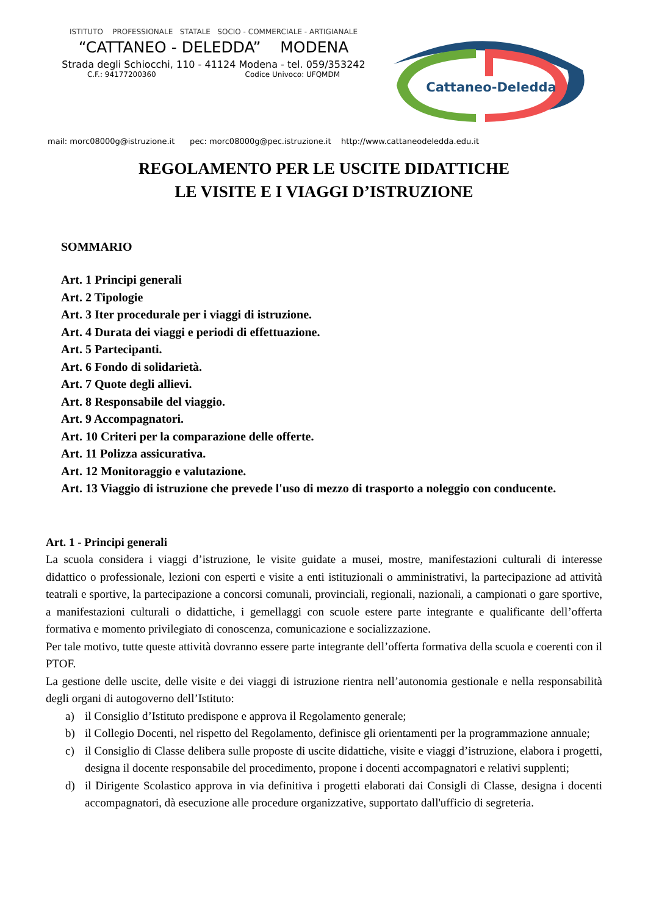ISTITUTO PROFESSIONALE STATALE SOCIO - COMMERCIALE - ARTIGIANALE
“CATTANEO - DELEDDA” MODENA
Strada degli Schiocchi, 110 - 41124 Modena - tel. 059/353242
C.F.: 94177200360 Codice Univoco: UFQMDM
Cattaneo-Deledda
mail: morc08000g@istruzione.it pec: morc08000g@pec.istruzione.it http://www.cattaneodeledda.edu.it
REGOLAMENTO PER LE USCITE DIDATTICHE
LE VISITE E I VIAGGI D’ISTRUZIONE
SOMMARIO
Art. 1 Principi generali
Art. 2 Tipologie
Art. 3 Iter procedurale per i viaggi di istruzione.
Art. 4 Durata dei viaggi e periodi di effettuazione.
Art. 5 Partecipanti.
Art. 6 Fondo di solidarietà.
Art. 7 Quote degli allievi.
Art. 8 Responsabile del viaggio.
Art. 9 Accompagnatori.
Art. 10 Criteri per la comparazione delle offerte.
Art. 11 Polizza assicurativa.
Art. 12 Monitoraggio e valutazione.
Art. 13 Viaggio di istruzione che prevede l'uso di mezzo di trasporto a noleggio con conducente.
Art. 1 - Principi generali
La scuola considera i viaggi d’istruzione, le visite guidate a musei, mostre, manifestazioni culturali di interesse didattico o professionale, lezioni con esperti e visite a enti istituzionali o amministrativi, la partecipazione ad attività teatrali e sportive, la partecipazione a concorsi comunali, provinciali, regionali, nazionali, a campionati o gare sportive, a manifestazioni culturali o didattiche, i gemellaggi con scuole estere parte integrante e qualificante dell’offerta formativa e momento privilegiato di conoscenza, comunicazione e socializzazione.
Per tale motivo, tutte queste attività dovranno essere parte integrante dell’offerta formativa della scuola e coerenti con il PTOF.
La gestione delle uscite, delle visite e dei viaggi di istruzione rientra nell’autonomia gestionale e nella responsabilità degli organi di autogoverno dell’Istituto:
a) il Consiglio d’Istituto predispone e approva il Regolamento generale;
b) il Collegio Docenti, nel rispetto del Regolamento, definisce gli orientamenti per la programmazione annuale;
c) il Consiglio di Classe delibera sulle proposte di uscite didattiche, visite e viaggi d’istruzione, elabora i progetti, designa il docente responsabile del procedimento, propone i docenti accompagnatori e relativi supplenti;
d) il Dirigente Scolastico approva in via definitiva i progetti elaborati dai Consigli di Classe, designa i docenti accompagnatori, dà esecuzione alle procedure organizzative, supportato dall'ufficio di segreteria.